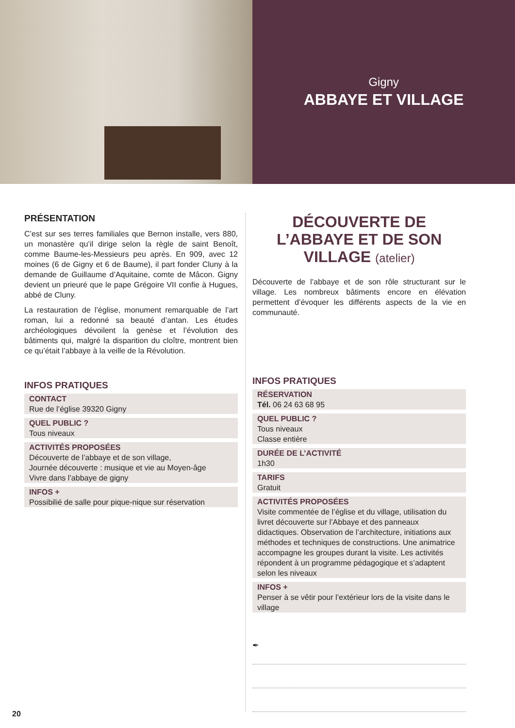Gigny
ABBAYE ET VILLAGE
PRÉSENTATION
C’est sur ses terres familiales que Bernon installe, vers 880, un monastère qu’il dirige selon la règle de saint Benoît, comme Baume-les-Messieurs peu après. En 909, avec 12 moines (6 de Gigny et 6 de Baume), il part fonder Cluny à la demande de Guillaume d’Aquitaine, comte de Mâcon. Gigny devient un prieuré que le pape Grégoire VII confie à Hugues, abbé de Cluny.
La restauration de l’église, monument remarquable de l’art roman, lui a redonné sa beauté d’antan. Les études archéologiques dévoilent la genèse et l’évolution des bâtiments qui, malgré la disparition du cloître, montrent bien ce qu’était l’abbaye à la veille de la Révolution.
INFOS PRATIQUES
CONTACT
Rue de l’église 39320 Gigny
QUEL PUBLIC ?
Tous niveaux
ACTIVITÉS PROPOSÉES
Découverte de l’abbaye et de son village,
Journée découverte : musique et vie au Moyen-âge
Vivre dans l’abbaye de gigny
INFOS +
Possibilié de salle pour pique-nique sur réservation
DÉCOUVERTE DE L’ABBAYE ET DE SON VILLAGE (atelier)
Découverte de l’abbaye et de son rôle structurant sur le village. Les nombreux bâtiments encore en élévation permettent d’évoquer les différents aspects de la vie en communauté.
INFOS PRATIQUES
RÉSERVATION
Tél. 06 24 63 68 95
QUEL PUBLIC ?
Tous niveaux
Classe entière
DURÉE DE L’ACTIVITÉ
1h30
TARIFS
Gratuit
ACTIVITÉS PROPOSÉES
Visite commentée de l’église et du village, utilisation du livret découverte sur l’Abbaye et des panneaux didactiques. Observation de l’architecture, initiations aux méthodes et techniques de constructions. Une animatrice accompagne les groupes durant la visite. Les activités répondent à un programme pédagogique et s’adaptent selon les niveaux
INFOS +
Penser à se vêtir pour l’extérieur lors de la visite dans le village
✒
20